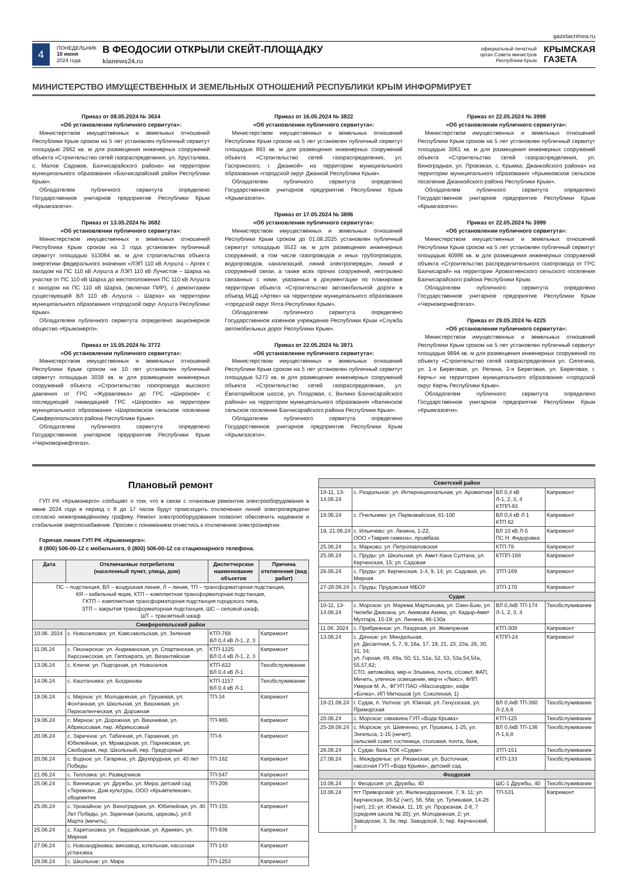gazetacrimea.ru
4
ПОНЕДЕЛЬНИК
10 июня
2024 года
В ФЕОДОСИИ ОТКРЫЛИ СКЕЙТ-ПЛОЩАДКУ
kianews24.ru
официальный печатный
орган Совета министров
Республики Крым
КРЫМСКАЯ
ГАЗЕТА
МИНИСТЕРСТВО ИМУЩЕСТВЕННЫХ И ЗЕМЕЛЬНЫХ ОТНОШЕНИЙ РЕСПУБЛИКИ КРЫМ ИНФОРМИРУЕТ
Приказ от 08.05.2024 № 3634
«Об установлении публичного сервитута»:
Министерством имущественных и земельных отношений Республики Крым сроком на 5 лет установлен публичный сервитут площадью 2962 кв. м для размещения инженерных сооружений объекта «Строительство сетей газораспределения, ул. Хрусталева, с. Малое Садовое, Бахчисарайского района» на территории муниципального образования «Бахчисарайский район Республики Крым».
Обладателем публичного сервитута определено Государственное унитарное предприятие Республики Крым «Крымгазсети».
Приказ от 13.05.2024 № 3682
«Об установлении публичного сервитута»:
Министерством имущественных и земельных отношений Республики Крым сроком на 3 года установлен публичный сервитут площадью 513064 кв. м для строительства объекта энергетики федерального значения «ЛЭП 110 кВ Алушта – Артек с заходом на ПС 110 кВ Алушта и ЛЭП 110 кВ Лучистое – Шарха на участке от ПС 110 кВ Шарха до местоположения ПС 110 кВ Алушта с заходом на ПС 110 кВ Шарха, (включая ПИР), с демонтажем существующей ВЛ 110 кВ Алушта – Шарха» на территории муниципального образования «городской округ Алушта Республики Крым».
Обладателем публичного сервитута определено акционерное общество «Крымэнерго».
Приказ от 15.05.2024 № 3772
«Об установлении публичного сервитута»:
Министерством имущественных и земельных отношений Республики Крым сроком на 10 лет установлен публичный сервитут площадью 3038 кв. м для размещения инженерных сооружений объекта «Строительство газопровода высокого давления от ГРС «Журавлевка» до ГРС «Широкое» с последующей ликвидацией ГРС «Широкое» на территории муниципального образования «Широковское сельское поселение Симферопольского района Республики Крым».
Обладателем публичного сервитута определено Государственное унитарное предприятие Республики Крым «Черноморнефтегаз».
Приказ от 16.05.2024 № 3822
«Об установлении публичного сервитута»:
Министерством имущественных и земельных отношений Республики Крым сроком на 5 лет установлен публичный сервитут площадью 993 кв. м для размещения инженерных сооружений объекта «Строительство сетей газораспределения, ул. Гаспринского, г. Джанкой» на территории муниципального образования «городской округ Джанкой Республики Крым».
Обладателем публичного сервитута определено Государственное унитарное предприятие Республики Крым «Крымгазсети».
Приказ от 17.05.2024 № 3896
«Об установлении публичного сервитута»:
Министерством имущественных и земельных отношений Республики Крым сроком до 01.08.2025 установлен публичный сервитут площадью 5522 кв. м для размещения инженерных сооружений, в том числе газопроводов и иных трубопроводов, водопроводов, канализаций, линий электропередач, линий и сооружений связи, а также всех прочих сооружений, неотрывно связанных с ними, указанных в документации по планировке территории объекта «Строительство автомобильной дороги в объезд МЦД «Артек» на территории муниципального образования «городской округ Ялта Республики Крым».
Обладателем публичного сервитута определено Государственное казенное учреждение Республики Крым «Служба автомобильных дорог Республики Крым».
Приказ от 22.05.2024 № 3971
«Об установлении публичного сервитута»:
Министерством имущественных и земельных отношений Республики Крым сроком на 5 лет установлен публичный сервитут площадью 5273 кв. м для размещения инженерных сооружений объекта «Строительство сетей газораспределения, ул. Евпаторийское шоссе, ул. Плодовая, с. Вилино Бахчисарайского района» на территории муниципального образования «Вилинское сельское поселение Бахчисарайского района Республики Крым».
Обладателем публичного сервитута определено Государственное унитарное предприятие Республики Крым «Крымгазсети».
Приказ от 22.05.2024 № 3998
«Об установлении публичного сервитута»:
Министерством имущественных и земельных отношений Республики Крым сроком на 5 лет установлен публичный сервитут площадью 3061 кв. м для размещения инженерных сооружений объекта «Строительство сетей газораспределения, ул. Виноградная, ул. Проезжая, с. Крымка, Джанкойского района» на территории муниципального образования «Крымковское сельское поселение Джанкойского района Республики Крым».
Обладателем публичного сервитута определено Государственное унитарное предприятие Республики Крым «Крымгазсети».
Приказ от 22.05.2024 № 3999
«Об установлении публичного сервитута»:
Министерством имущественных и земельных отношений Республики Крым сроком на 5 лет установлен публичный сервитут площадью 40986 кв. м для размещения инженерных сооружений объекта «Строительство распределительного газопровода от ГРС Бахчисарай» на территории Ароматненского сельского поселения Бахчисарайского района Республики Крым.
Обладателем публичного сервитута определено Государственное унитарное предприятие Республики Крым «Черноморнефтегаз».
Приказ от 29.05.2024 № 4225
«Об установлении публичного сервитута»:
Министерством имущественных и земельных отношений Республики Крым сроком на 5 лет установлен публичный сервитут площадью 9894 кв. м для размещения инженерных сооружений по объекту «Строительство сетей газораспределения ул. Сипягина, ул. 1-я Береговая, ул. Репина, 2-я Береговая, ул. Береговая, г. Керчь» на территории муниципального образования «городской округ Керчь Республики Крым».
Обладателем публичного сервитута определено Государственное унитарное предприятие Республики Крым «Крымгазсети».
Плановый ремонт
ГУП РК «Крымэнерго» сообщает о том, что в связи с плановым ремонтом электрооборудования в июне 2024 года в период с 8 до 17 часов будут происходить отключения линий электропередачи согласно нижеприведённому графику. Ремонт электрооборудования позволит обеспечить надежное и стабильное энергоснабжение. Просим с пониманием отнестись к отключению электроэнергии.
Горячая линия ГУП РК «Крымэнерго»:
8 (800) 506-00-12 с мобильного, 0 (800) 506-00-12 со стационарного телефона.
| Дата | Отключаемые потребители (населенный пункт, улица, дом) | Диспетчерское наименование объектов | Причина отключения (вид работ) |
| --- | --- | --- | --- |
| ПС – подстанция, ВЛ – воздушная линия, Л – линия, ТП – трансформаторная подстанция, КЯ – кабельный ящик, КТП – комплектная трансформаторная подстанция, ГКТП – комплектная трансформаторная подстанция городского типа, ЗТП – закрытая трансформаторная подстанция, ШС – силовой шкаф, ШТ – транзитный шкаф | | | |
| Симферопольский район | | | |
| 10.06. 2024 | с. Новоселовка: ул. Комсомольская, ул. Зеленая | КТП-768 ВЛ 0,4 кВ Л-1, 2, 3 | Капремонт |
| 11.06.24 | с. Пионерское: ул. Андижанская, ул. Спартанская, ул. Херсонесская, ул. Гиппократа, ул. Византийская | КТП-1225 ВЛ 0,4 кВ Л-1, 2, 3 | Капремонт |
| 13.06.24 | с. Ключи: ул. Подгорная, ул. Новоселов | КТП-822 ВЛ 0,4 кВ Л-1 | Техобслуживание |
| 14.06.24 | с. Каштановка: ул. Богданова | КТП-1157 ВЛ 0,4 кВ Л-1 | Техобслуживание |
| 18.06.24 | с. Мирное: ул. Молодежная, ул. Грушевая, ул. Фонтанная, ул. Школьная, ул. Вишневая, ул. Переселенческая, ул. Дорожная | ТП-34 | Капремонт |
| 19.06.24 | с. Мирное: ул. Дорожная, ул. Вишневая, ул. Абрикосовая, пер. Абрикосовый | ТП-965 | Капремонт |
| 20.06.24 | с. Заречное: ул. Табачная, ул. Гаражная, ул. Юбилейная, ул. Мраморная, ул. Парниковая, ул. Свободная, пер. Школьный, пер. Предгорный | ТП-6 | Капремонт |
| 20.06.24 | с. Водное: ул. Гагарина, ул. Двухпрудная, ул. 40 лет Победы | ТП-182 | Капремонт |
| 21.06.24 | с. Тепловка: ул. Разведчиков | ТП-547 | Капремонт |
| 25.06.24 | с. Винницкое: ул. Дружбы, ул. Мира; детский сад «Теремок», Дом культуры, ООО «Крымтелеком», общежитие | ТП-208 | Капремонт |
| 25.06.24 | с. Урожайное: ул. Виноградная, ул. Юбилейная, ул. 40 Лет Победы, ул. Заречная (школа, церковь), ул.8 Марта (мечеть), | ТП-155 | Капремонт |
| 25.06.24 | с. Харитоновка: ул. Гвардейская, ул. Аджикеч, ул. Мирная | ТП-936 | Капремонт |
| 27.06.24 | с. Новоандреевка: винзавод, котельная, насосная установка | ТП-143 | Капремонт |
| 28.06.24 | с. Школьное: ул. Мира | ТП-1253 | Капремонт |
| Советский район | | | |
| 10-11, 13-14.06.24 | с. Раздольное: ул. Интернациональная, ул. Ароматная | ВЛ 0,4 кВ Л-1, 2, 3, 4 КТПП-93 | Капремонт |
| 18.06.24 | с. Пчельники: ул. Первомайская, 81-100 | ВЛ 0,4 кВ Л 1 КТП 82 | Капремонт |
| 19, 21.06.24 | с. Ильичёво: ул. Ленина, 1-22; ООО «Таврия семена», промбаза | ВЛ 10 кВ Л-5 ПС Н. Федоровка | Капремонт |
| 25.06.24 | с. Марково: ул. Петропавловская | КТП-78 | Капремонт |
| 25.06.24 | с. Пруды: ул. Школьная, ул. Амет-Хана Султана, ул. Керченская, 15; ул. Садовая | КТПП-168 | Капремонт |
| 26.06.24 | с. Пруды: ул. Керченская, 1-4, 9, 14; ул. Садовая, ул. Мирная | ЗТП-169 | Капремонт |
| 27-28.06.24 | с. Пруды: Прудовская МБОУ | ЗТП-170 | Капремонт |
| Судак | | | |
| 10-11, 13-14.06.24 | с. Морское: ул. Марема Мартынова, ул. Озен-Бою, ул. Челеби Джихана, ул. Акимова Акима, ул. Кадыр-Амет Мухтара, 15-19; ул. Ленина, 86-130а | ВЛ 0,4кВ ТП-174 Л-1, 2, 3, 4 | Техобслуживание |
| 11.06. 2024 | с. Прибрежное: ул. Лазурная, ул. Жемчужная | КТП-309 | Капремонт |
| 13.06.24 | с. Дачное: ул. Миндальная, ул. Десантная, 5, 7, 9, 16а, 17, 19, 21, 23, 23а, 26, 30, 31, 34; ул. Горная, 49, 49а, 50, 51, 51а, 52, 53, 53а,54,54а, 55,57,62; СТО, автомойка, мкр-н Эльвина, почта, с/совет, ФАП, Мечеть, уличное освещение, мкр-н «Люкс», ФЛП Умеров М. А., ФГУП ПАО «Массандра», кафе «Бочка», ИП Митюшов (ул. Соколиная, 1) | КТПП-24 | Капремонт |
| 18-21.06.24 | г. Судак, п. Уютное: ул. Южная, ул. Генуэзская, ул. Приморская | ВЛ 0,4кВ ТП-360 Л-2,6,8 | Техобслуживание |
| 20.06.24 | с. Морское: скважина ГУП «Вода Крыма» | КТП-125 | Техобслуживание |
| 25-28.06.24 | с. Морское: ул. Шевченко, ул. Пушкина, 1-25, ул. Энгельса, 1-15 (нечет); сельский совет, гостиница, столовая, почта, банк, | ВЛ 0,4кВ ТП-136 Л-1,6,8 | Техобслуживание |
| 26.06.24 | г. Судак: база ТОК «Судак» | ЗТП-151 | Техобслуживание |
| 27.06.24 | с. Междуречье: ул. Рязанская, ул. Восточная; насосная ГУП «Вода Крыма», детский сад. | КТП-133 | Техобслуживание |
| Феодосия | | | |
| 10.06.24 | г. Феодосия: ул. Дружбы, 40 | ШС-1 Дружбы, 40 | Техобслуживание |
| 10.06.24 | пгт Приморский: ул. Железнодорожная, 7, 9, 11; ул. Керченская, 38-52 (чет), 56, 56в; ул. Тупиковая, 14-28 (чет), 15; ул. Южная, 11, 16; ул. Прорезная, 2-6, 7 (средняя школа № 20); ул. Молодежная, 2; ул. Заводская, 3, 3а; пер. Заводской, 5; пер. Керченский, 7 | ТП-531 | Капремонт |